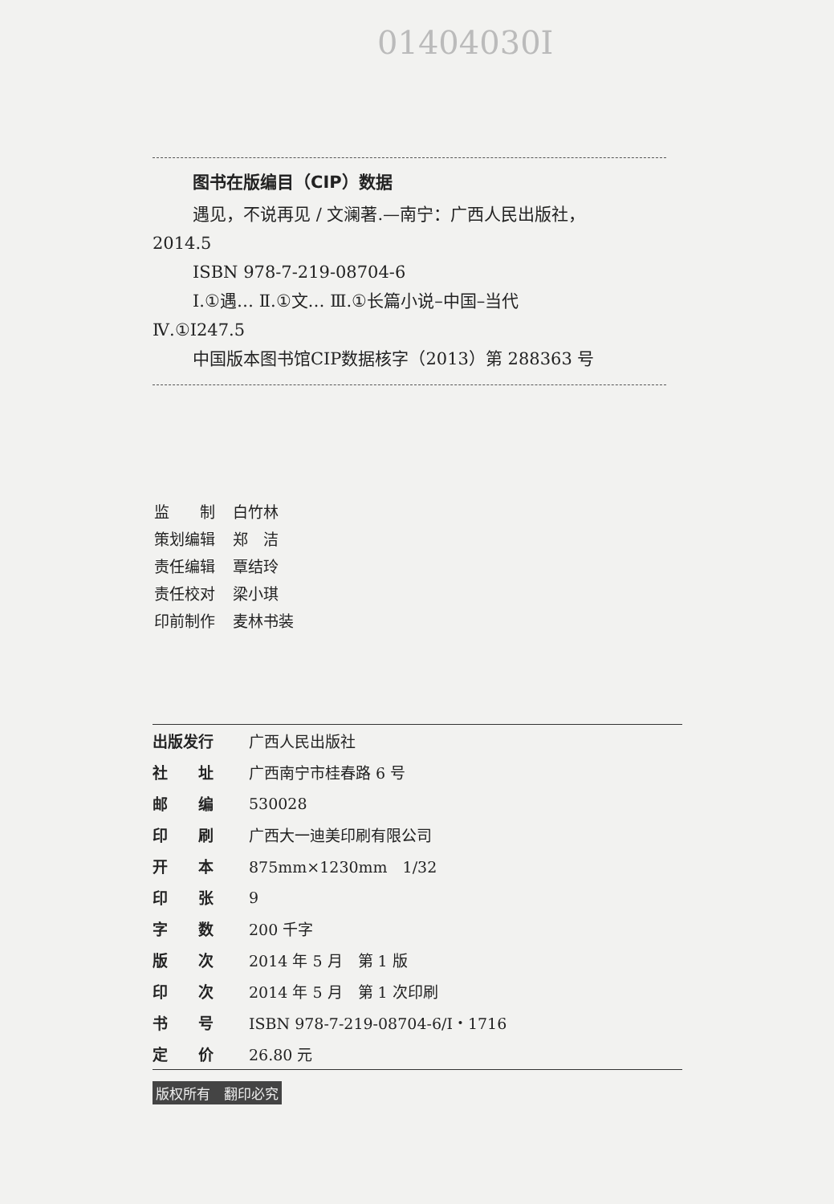01404030I
图书在版编目（CIP）数据
遇见，不说再见 / 文澜著.—南宁：广西人民出版社，
2014.5
ISBN 978-7-219-08704-6
Ⅰ.①遇… Ⅱ.①文… Ⅲ.①长篇小说–中国–当代
Ⅳ.①I247.5
中国版本图书馆CIP数据核字（2013）第 288363 号
| 监 制 | 白竹林 |
| 策划编辑 | 郑 洁 |
| 责任编辑 | 覃结玲 |
| 责任校对 | 梁小琪 |
| 印前制作 | 麦林书装 |
| 出版发行 | 广西人民出版社 |
| 社 址 | 广西南宁市桂春路 6 号 |
| 邮 编 | 530028 |
| 印 刷 | 广西大一迪美印刷有限公司 |
| 开 本 | 875mm×1230mm 1/32 |
| 印 张 | 9 |
| 字 数 | 200 千字 |
| 版 次 | 2014 年 5 月 第 1 版 |
| 印 次 | 2014 年 5 月 第 1 次印刷 |
| 书 号 | ISBN 978-7-219-08704-6/I・1716 |
| 定 价 | 26.80 元 |
版权所有　翻印必究